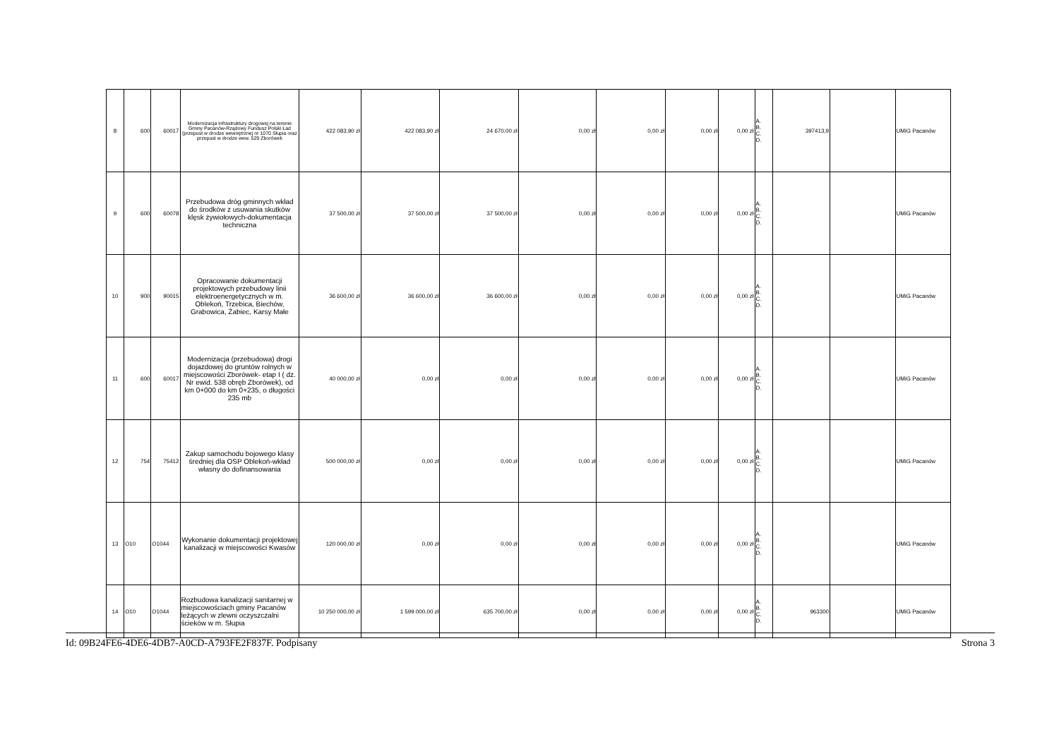| 8 | 600 | 60017 | Modernizacja infrastruktury drogowej na terenie Gminy Pacanów-Rządowy Fundusz Polski Ład (przepust w drodze wewnętrznej nr 1070 Słupia oraz przepust w drodze wew. 529 Zborówek | 422 083,90 zł | 422 083,90 zł | 24 670,00 zł | 0,00 zł | 0,00 zł | 0,00 zł | 0,00 zł | A. B. C. D. | 397413,9 | | UMiG Pacanów |
| 9 | 600 | 60078 | Przebudowa dróg gminnych wkład do środków z usuwania skutków klęsk żywiołowych-dokumentacja techniczna | 37 500,00 zł | 37 500,00 zł | 37 500,00 zł | 0,00 zł | 0,00 zł | 0,00 zł | 0,00 zł | A. B. C. D. | | | UMiG Pacanów |
| 10 | 900 | 90015 | Opracowanie dokumentacji projektowych przebudowy linii elektroenergetycznych w m. Oblekoń, Trzebica, Biechów, Grabowica, Żabiec, Karsy Małe | 36 600,00 zł | 36 600,00 zł | 36 600,00 zł | 0,00 zł | 0,00 zł | 0,00 zł | 0,00 zł | A. B. C. D. | | | UMiG Pacanów |
| 11 | 600 | 60017 | Modernizacja (przebudowa) drogi dojazdowej do gruntów rolnych w miejscowości Zborówek- etap I ( dz. Nr ewid. 538 obręb Zborówek), od km 0+000 do km 0+235, o długości 235 mb | 40 000,00 zł | 0,00 zł | 0,00 zł | 0,00 zł | 0,00 zł | 0,00 zł | 0,00 zł | A. B. C. D. | | | UMiG Pacanów |
| 12 | 754 | 75412 | Zakup samochodu bojowego klasy średniej dla OSP Oblekoń-wkład własny do dofinansowania | 500 000,00 zł | 0,00 zł | 0,00 zł | 0,00 zł | 0,00 zł | 0,00 zł | 0,00 zł | A. B. C. D. | | | UMiG Pacanów |
| 13 | O10 | O1044 | Wykonanie dokumentacji projektowej kanalizacji w miejscowości Kwasów | 120 000,00 zł | 0,00 zł | 0,00 zł | 0,00 zł | 0,00 zł | 0,00 zł | 0,00 zł | A. B. C. D. | | | UMiG Pacanów |
| 14 | O10 | O1044 | Rozbudowa kanalizacji sanitarnej w miejscowościach gminy Pacanów leżących w zlewni oczyszczalni ścieków w m. Słupia | 10 250 000,00 zł | 1 599 000,00 zł | 635 700,00 zł | 0,00 zł | 0,00 zł | 0,00 zł | 0,00 zł | A. B. C. D. | 963300 | | UMiG Pacanów |
Id: 09B24FE6-4DE6-4DB7-A0CD-A793FE2F837F. Podpisany Strona 3